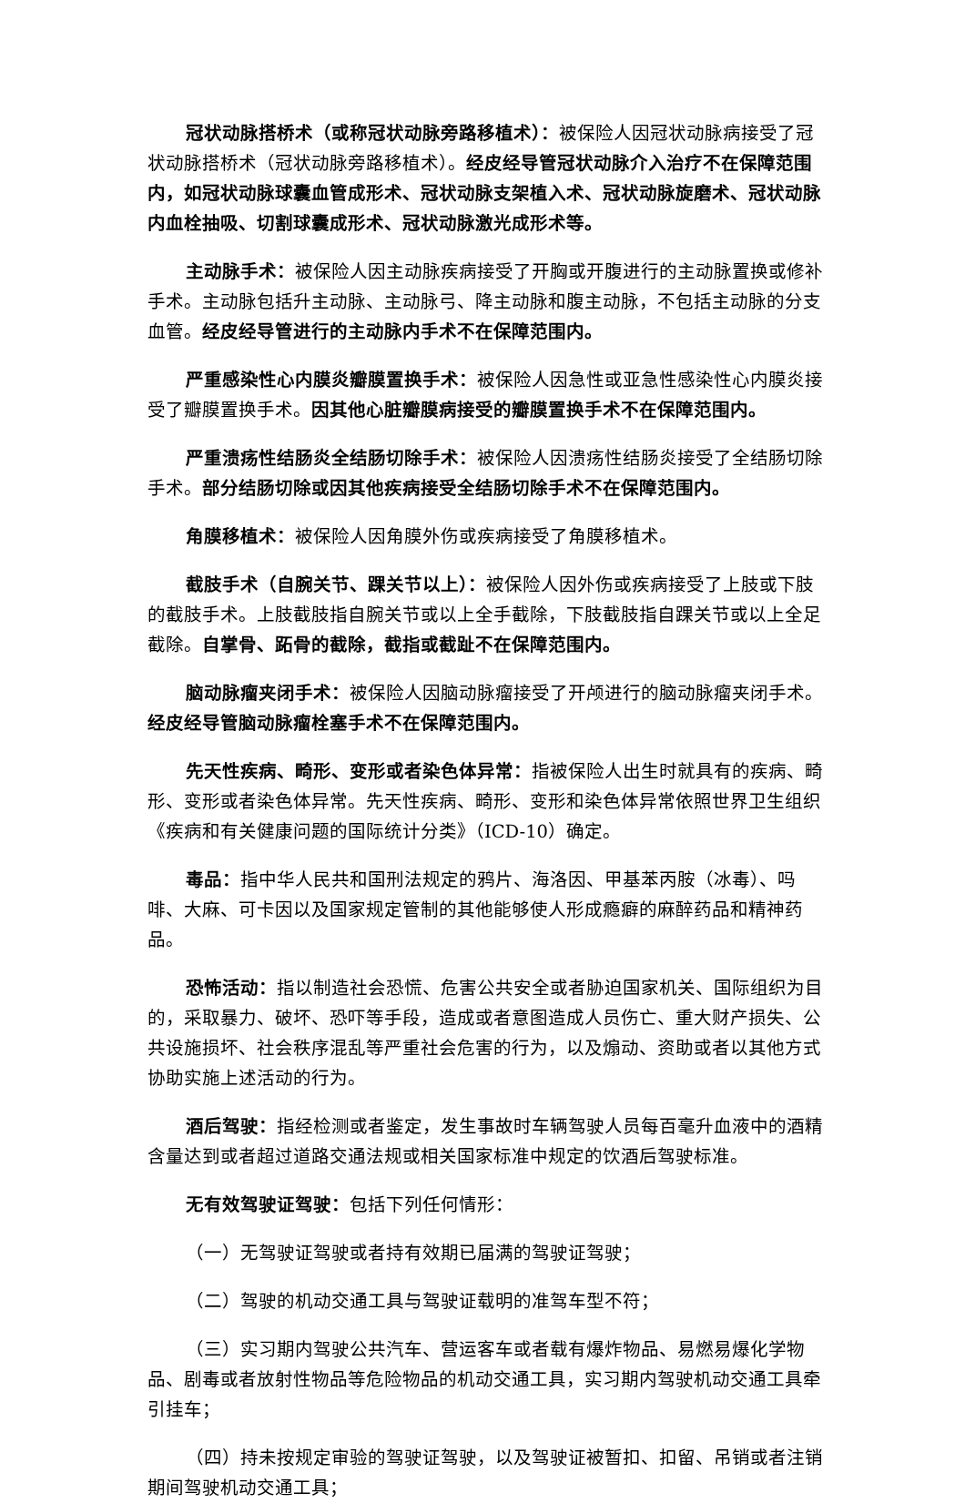冠状动脉搭桥术（或称冠状动脉旁路移植术）：被保险人因冠状动脉病接受了冠状动脉搭桥术（冠状动脉旁路移植术）。经皮经导管冠状动脉介入治疗不在保障范围内，如冠状动脉球囊血管成形术、冠状动脉支架植入术、冠状动脉旋磨术、冠状动脉内血栓抽吸、切割球囊成形术、冠状动脉激光成形术等。
主动脉手术：被保险人因主动脉疾病接受了开胸或开腹进行的主动脉置换或修补手术。主动脉包括升主动脉、主动脉弓、降主动脉和腹主动脉，不包括主动脉的分支血管。经皮经导管进行的主动脉内手术不在保障范围内。
严重感染性心内膜炎瓣膜置换手术：被保险人因急性或亚急性感染性心内膜炎接受了瓣膜置换手术。因其他心脏瓣膜病接受的瓣膜置换手术不在保障范围内。
严重溃疡性结肠炎全结肠切除手术：被保险人因溃疡性结肠炎接受了全结肠切除手术。部分结肠切除或因其他疾病接受全结肠切除手术不在保障范围内。
角膜移植术：被保险人因角膜外伤或疾病接受了角膜移植术。
截肢手术（自腕关节、踝关节以上）：被保险人因外伤或疾病接受了上肢或下肢的截肢手术。上肢截肢指自腕关节或以上全手截除，下肢截肢指自踝关节或以上全足截除。自掌骨、跖骨的截除，截指或截趾不在保障范围内。
脑动脉瘤夹闭手术：被保险人因脑动脉瘤接受了开颅进行的脑动脉瘤夹闭手术。经皮经导管脑动脉瘤栓塞手术不在保障范围内。
先天性疾病、畸形、变形或者染色体异常：指被保险人出生时就具有的疾病、畸形、变形或者染色体异常。先天性疾病、畸形、变形和染色体异常依照世界卫生组织《疾病和有关健康问题的国际统计分类》（ICD-10）确定。
毒品：指中华人民共和国刑法规定的鸦片、海洛因、甲基苯丙胺（冰毒）、吗啡、大麻、可卡因以及国家规定管制的其他能够使人形成瘾癖的麻醉药品和精神药品。
恐怖活动：指以制造社会恐慌、危害公共安全或者胁迫国家机关、国际组织为目的，采取暴力、破坏、恐吓等手段，造成或者意图造成人员伤亡、重大财产损失、公共设施损坏、社会秩序混乱等严重社会危害的行为，以及煽动、资助或者以其他方式协助实施上述活动的行为。
酒后驾驶：指经检测或者鉴定，发生事故时车辆驾驶人员每百毫升血液中的酒精含量达到或者超过道路交通法规或相关国家标准中规定的饮酒后驾驶标准。
无有效驾驶证驾驶：包括下列任何情形：
（一）无驾驶证驾驶或者持有效期已届满的驾驶证驾驶；
（二）驾驶的机动交通工具与驾驶证载明的准驾车型不符；
（三）实习期内驾驶公共汽车、营运客车或者载有爆炸物品、易燃易爆化学物品、剧毒或者放射性物品等危险物品的机动交通工具，实习期内驾驶机动交通工具牵引挂车；
（四）持未按规定审验的驾驶证驾驶，以及驾驶证被暂扣、扣留、吊销或者注销期间驾驶机动交通工具；